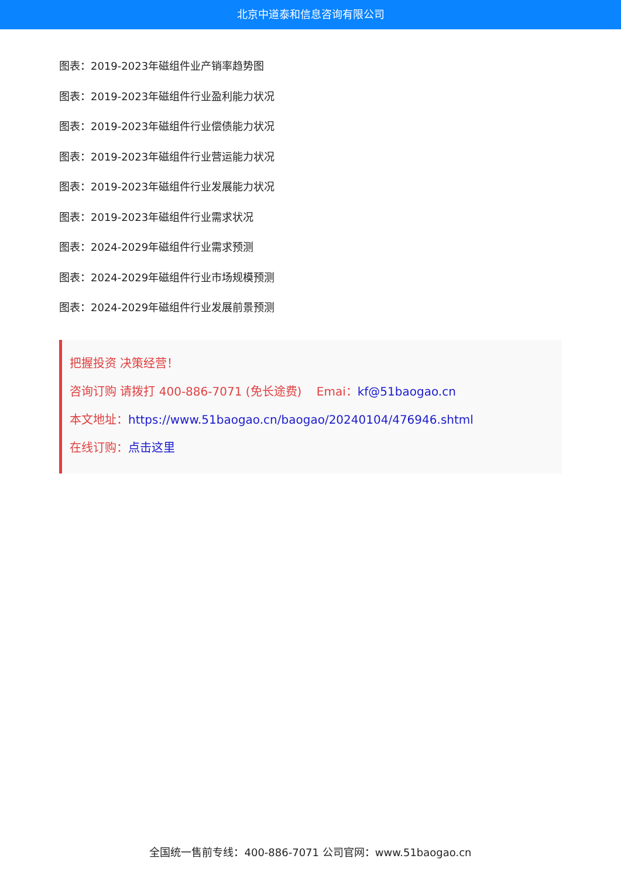北京中道泰和信息咨询有限公司
图表：2019-2023年磁组件业产销率趋势图
图表：2019-2023年磁组件行业盈利能力状况
图表：2019-2023年磁组件行业偿债能力状况
图表：2019-2023年磁组件行业营运能力状况
图表：2019-2023年磁组件行业发展能力状况
图表：2019-2023年磁组件行业需求状况
图表：2024-2029年磁组件行业需求预测
图表：2024-2029年磁组件行业市场规模预测
图表：2024-2029年磁组件行业发展前景预测
把握投资 决策经营！
咨询订购 请拨打 400-886-7071 (免长途费) Emai：kf@51baogao.cn
本文地址：https://www.51baogao.cn/baogao/20240104/476946.shtml
在线订购：点击这里
全国统一售前专线：400-886-7071 公司官网：www.51baogao.cn